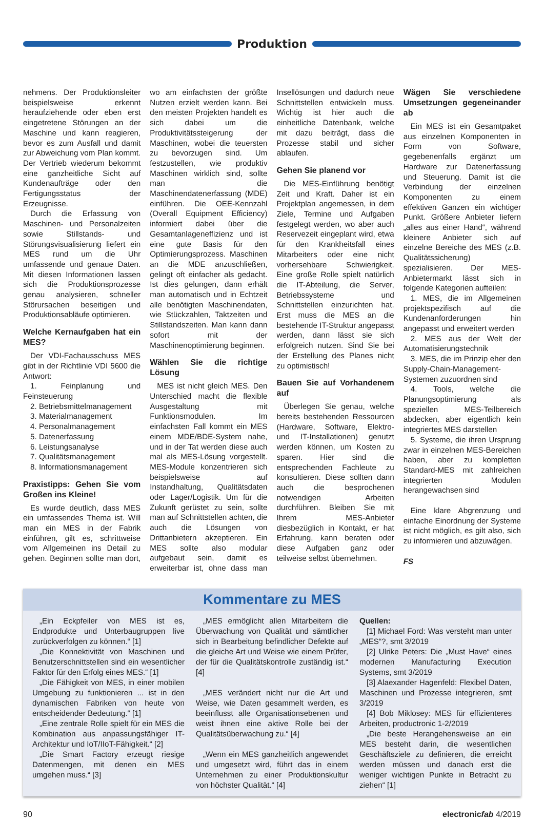Produktion
nehmens. Der Produktionsleiter beispielsweise erkennt heraufziehende oder eben erst eingetretene Störungen an der Maschine und kann reagieren, bevor es zum Ausfall und damit zur Abweichung vom Plan kommt. Der Vertrieb wiederum bekommt eine ganzheitliche Sicht auf Kundenaufträge oder den Fertigungsstatus der Erzeugnisse.
Durch die Erfassung von Maschinen- und Personalzeiten sowie Stillstands- und Störungsvisualisierung liefert ein MES rund um die Uhr umfassende und genaue Daten. Mit diesen Informationen lassen sich die Produktionsprozesse genau analysieren, schneller Störursachen beseitigen und Produktionsabläufe optimieren.
Welche Kernaufgaben hat ein MES?
Der VDI-Fachausschuss MES gibt in der Richtlinie VDI 5600 die Antwort:
1. Feinplanung und Feinsteuerung
2. Betriebsmittelmanagement
3. Materialmanagement
4. Personalmanagement
5. Datenerfassung
6. Leistungsanalyse
7. Qualitätsmanagement
8. Informationsmanagement
Praxistipps: Gehen Sie vom Großen ins Kleine!
Es wurde deutlich, dass MES ein umfassendes Thema ist. Will man ein MES in der Fabrik einführen, gilt es, schrittweise vom Allgemeinen ins Detail zu gehen. Beginnen sollte man dort, wo am einfachsten der größte Nutzen erzielt werden kann. Bei den meisten Projekten handelt es sich dabei um die Produktivitätssteigerung der Maschinen, wobei die teuersten zu bevorzugen sind. Um festzustellen, wie produktiv Maschinen wirklich sind, sollte man die Maschinendatenerfassung (MDE) einführen. Die OEE-Kennzahl (Overall Equipment Efficiency) informiert dabei über die Gesamtanlageneffizienz und ist eine gute Basis für den Optimierungsprozess. Maschinen an die MDE anzuschließen, gelingt oft einfacher als gedacht. Ist dies gelungen, dann erhält man automatisch und in Echtzeit alle benötigten Maschinendaten, wie Stückzahlen, Taktzeiten und Stillstandszeiten. Man kann dann sofort mit der Maschinenoptimierung beginnen.
Wählen Sie die richtige Lösung
MES ist nicht gleich MES. Den Unterschied macht die flexible Ausgestaltung mit Funktionsmodulen. Im einfachsten Fall kommt ein MES einem MDE/BDE-System nahe, und in der Tat werden diese auch mal als MES-Lösung vorgestellt. MES-Module konzentrieren sich beispielsweise auf Instandhaltung, Qualitätsdaten oder Lager/Logistik. Um für die Zukunft gerüstet zu sein, sollte man auf Schnittstellen achten, die auch die Lösungen von Drittanbietern akzeptieren. Ein MES sollte also modular aufgebaut sein, damit es erweiterbar ist, ohne dass man Insellösungen und dadurch neue Schnittstellen entwickeln muss. Wichtig ist hier auch die einheitliche Datenbank, welche mit dazu beiträgt, dass die Prozesse stabil und sicher ablaufen.
Gehen Sie planend vor
Die MES-Einführung benötigt Zeit und Kraft. Daher ist ein Projektplan angemessen, in dem Ziele, Termine und Aufgaben festgelegt werden, wo aber auch Reservezeit eingeplant wird, etwa für den Krankheitsfall eines Mitarbeiters oder eine nicht vorhersehbare Schwierigkeit. Eine große Rolle spielt natürlich die IT-Abteilung, die Server, Betriebssysteme und Schnittstellen einzurichten hat. Erst muss die MES an die bestehende IT-Struktur angepasst werden, dann lässt sie sich erfolgreich nutzen. Sind Sie bei der Erstellung des Planes nicht zu optimistisch!
Bauen Sie auf Vorhandenem auf
Überlegen Sie genau, welche bereits bestehenden Ressourcen (Hardware, Software, Elektro- und IT-Installationen) genutzt werden können, um Kosten zu sparen. Hier sind die entsprechenden Fachleute zu konsultieren. Diese sollten dann auch die besprochenen notwendigen Arbeiten durchführen. Bleiben Sie mit Ihrem MES-Anbieter diesbezüglich in Kontakt, er hat Erfahrung, kann beraten oder diese Aufgaben ganz oder teilweise selbst übernehmen.
Wägen Sie verschiedene Umsetzungen gegeneinander ab
Ein MES ist ein Gesamtpaket aus einzelnen Komponenten in Form von Software, gegebenenfalls ergänzt um Hardware zur Datenerfassung und Steuerung. Damit ist die Verbindung der einzelnen Komponenten zu einem effektiven Ganzen ein wichtiger Punkt. Größere Anbieter liefern „alles aus einer Hand“, während kleinere Anbieter sich auf einzelne Bereiche des MES (z.B. Qualitätssicherung) spezialisieren. Der MES-Anbietermarkt lässt sich in folgende Kategorien aufteilen:
1. MES, die im Allgemeinen projektspezifisch auf die Kundenanforderungen hin angepasst und erweitert werden
2. MES aus der Welt der Automatisierungstechnik
3. MES, die im Prinzip eher den Supply-Chain-Management-Systemen zuzuordnen sind
4. Tools, welche die Planungsoptimierung als speziellen MES-Teilbereich abdecken, aber eigentlich kein integriertes MES darstellen
5. Systeme, die ihren Ursprung zwar in einzelnen MES-Bereichen haben, aber zu kompletten Standard-MES mit zahlreichen integrierten Modulen herangewachsen sind
Eine klare Abgrenzung und einfache Einordnung der Systeme ist nicht möglich, es gilt also, sich zu informieren und abzuwägen.
FS
Kommentare zu MES
„Ein Eckpfeiler von MES ist es, Endprodukte und Unterbaugruppen live zurückverfolgen zu können.“ [1]
„Die Konnektivität von Maschinen und Benutzerschnittstellen sind ein wesentlicher Faktor für den Erfolg eines MES.“ [1]
„Die Fähigkeit von MES, in einer mobilen Umgebung zu funktionieren ... ist in den dynamischen Fabriken von heute von entscheidender Bedeutung.“ [1]
„Eine zentrale Rolle spielt für ein MES die Kombination aus anpassungsfähiger IT-Architektur und IoT/IIoT-Fähigkeit.“ [2]
„Die Smart Factory erzeugt riesige Datenmengen, mit denen ein MES umgehen muss.“ [3]
„MES ermöglicht allen Mitarbeitern die Überwachung von Qualität und sämtlicher sich in Bearbeitung befindlicher Defekte auf die gleiche Art und Weise wie einem Prüfer, der für die Qualitätskontrolle zuständig ist.“ [4]
„MES verändert nicht nur die Art und Weise, wie Daten gesammelt werden, es beeinflusst alle Organisationsebenen und weist ihnen eine aktive Rolle bei der Qualitätsüberwachung zu.“ [4]
„Wenn ein MES ganzheitlich angewendet und umgesetzt wird, führt das in einem Unternehmen zu einer Produktionskultur von höchster Qualität.“ [4]
Quellen:
[1] Michael Ford: Was versteht man unter „MES“?, smt 3/2019
[2] Ulrike Peters: Die „Must Have“ eines modernen Manufacturing Execution Systems, smt 3/2019
[3] Alaexander Hagenfeld: Flexibel Daten, Maschinen und Prozesse integrieren, smt 3/2019
[4] Bob Miklosey: MES für effizienteres Arbeiten, productronic 1-2/2019
„Die beste Herangehensweise an ein MES besteht darin, die wesentlichen Geschäftsziele zu definieren, die erreicht werden müssen und danach erst die weniger wichtigen Punkte in Betracht zu ziehen“ [1]
90 electronicfab 4/2019